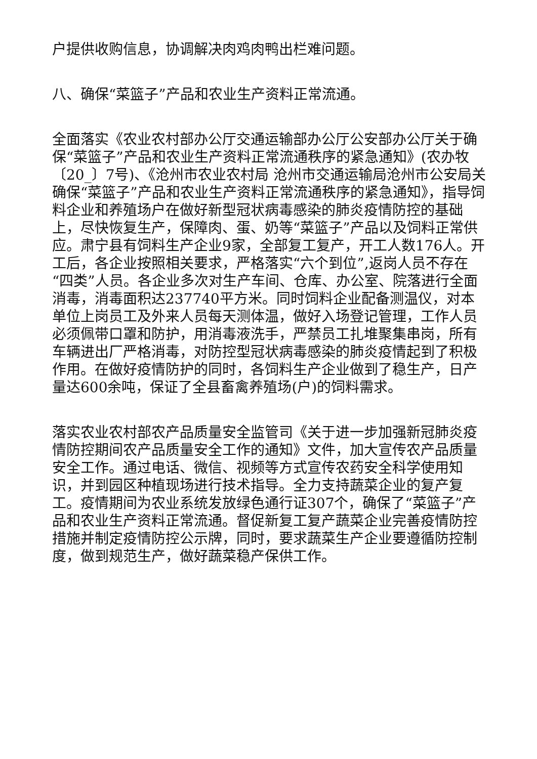户提供收购信息，协调解决肉鸡肉鸭出栏难问题。
八、确保“菜篮子”产品和农业生产资料正常流通。
全面落实《农业农村部办公厅交通运输部办公厅公安部办公厅关于确保“菜篮子”产品和农业生产资料正常流通秩序的紧急通知》(农办牧〔20_〕7号)、《沧州市农业农村局 沧州市交通运输局沧州市公安局关确保“菜篮子”产品和农业生产资料正常流通秩序的紧急通知》，指导饲料企业和养殖场户在做好新型冠状病毒感染的肺炎疫情防控的基础上，尽快恢复生产，保障肉、蛋、奶等“菜篮子”产品以及饲料正常供应。肃宁县有饲料生产企业9家，全部复工复产，开工人数176人。开工后，各企业按照相关要求，严格落实“六个到位”,返岗人员不存在“四类”人员。各企业多次对生产车间、仓库、办公室、院落进行全面消毒，消毒面积达237740平方米。同时饲料企业配备测温仪，对本单位上岗员工及外来人员每天测体温，做好入场登记管理，工作人员必须佩带口罩和防护，用消毒液洗手，严禁员工扎堆聚集串岗，所有车辆进出厂严格消毒，对防控型冠状病毒感染的肺炎疫情起到了积极作用。在做好疫情防护的同时，各饲料生产企业做到了稳生产，日产量达600余吨，保证了全县畜禽养殖场(户)的饲料需求。
落实农业农村部农产品质量安全监管司《关于进一步加强新冠肺炎疫情防控期间农产品质量安全工作的通知》文件，加大宣传农产品质量安全工作。通过电话、微信、视频等方式宣传农药安全科学使用知识，并到园区种植现场进行技术指导。全力支持蔬菜企业的复产复工。疫情期间为农业系统发放绿色通行证307个，确保了“菜篮子”产品和农业生产资料正常流通。督促新复工复产蔬菜企业完善疫情防控措施并制定疫情防控公示牌，同时，要求蔬菜生产企业要遵循防控制度，做到规范生产，做好蔬菜稳产保供工作。